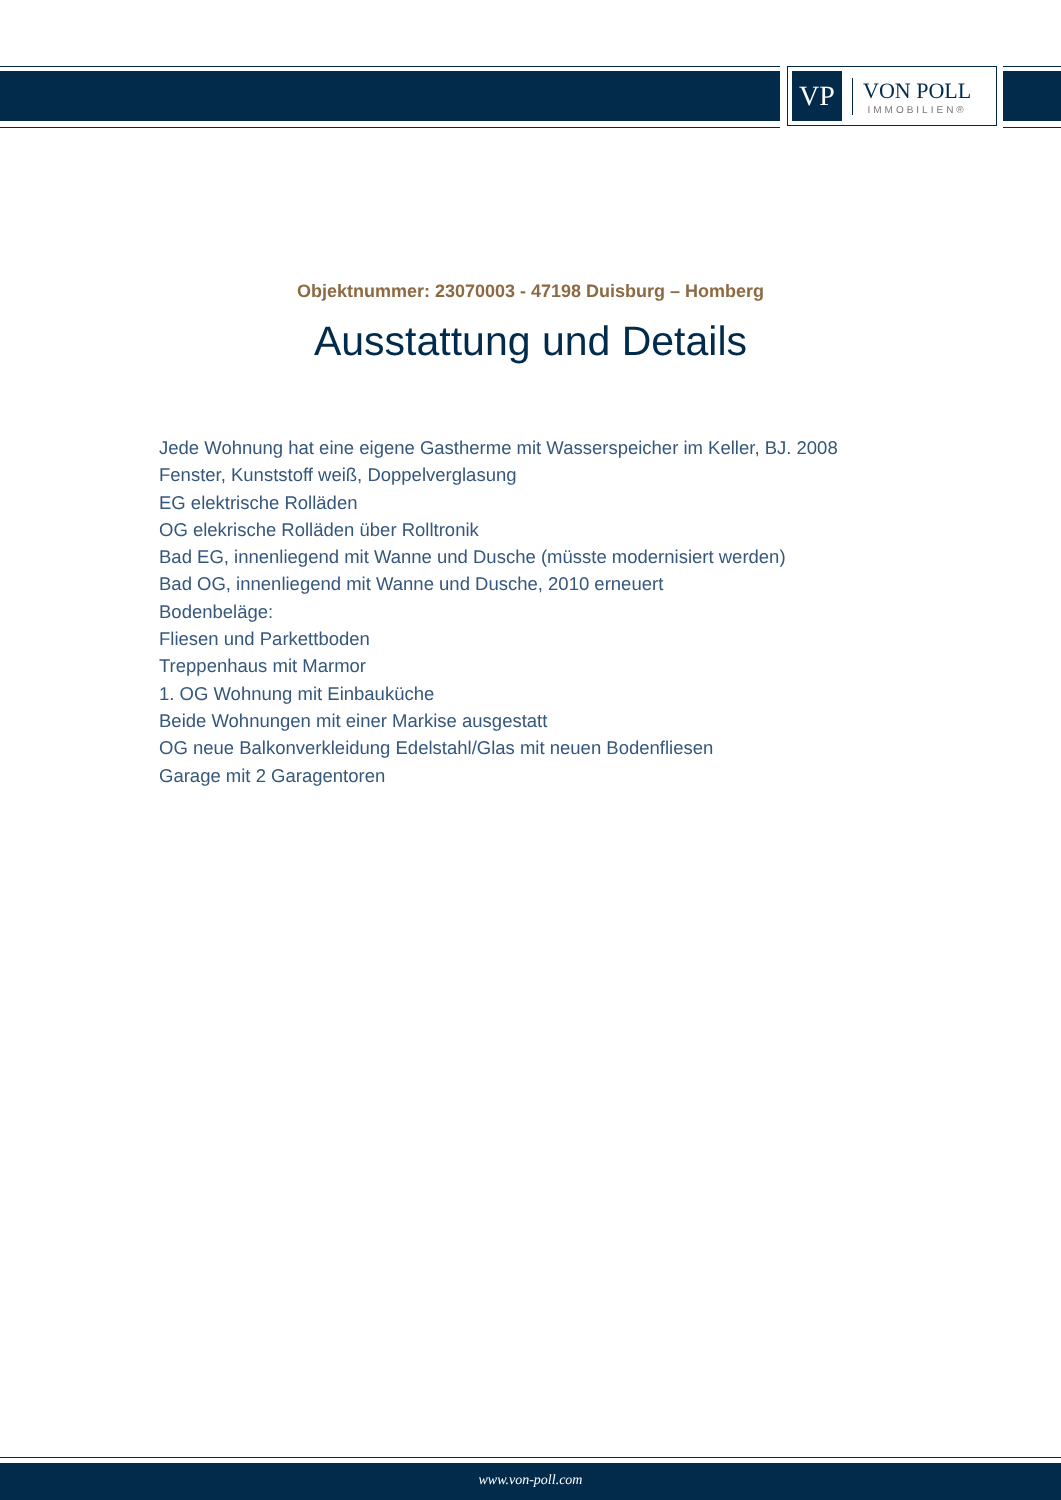VP
VON POLL
IMMOBILIEN®
Objektnummer: 23070003 - 47198 Duisburg – Homberg
Ausstattung und Details
Jede Wohnung hat eine eigene Gastherme mit Wasserspeicher im Keller, BJ. 2008
Fenster, Kunststoff weiß, Doppelverglasung
EG elektrische Rolläden
OG elekrische Rolläden über Rolltronik
Bad EG, innenliegend mit Wanne und Dusche (müsste modernisiert werden)
Bad OG, innenliegend mit Wanne und Dusche, 2010 erneuert
Bodenbeläge:
Fliesen und Parkettboden
Treppenhaus mit Marmor
1. OG Wohnung mit Einbauküche
Beide Wohnungen mit einer Markise ausgestatt
OG neue Balkonverkleidung Edelstahl/Glas mit neuen Bodenfliesen
Garage mit 2 Garagentoren
www.von-poll.com